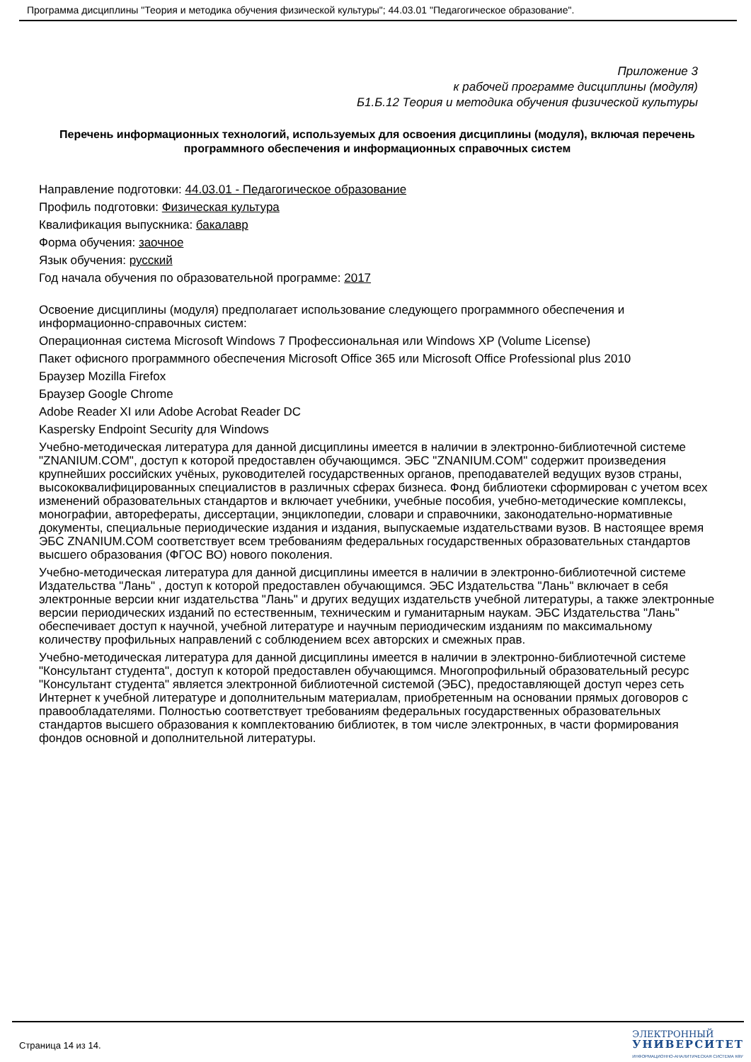Программа дисциплины "Теория и методика обучения физической культуры"; 44.03.01 "Педагогическое образование".
Приложение 3
к рабочей программе дисциплины (модуля)
Б1.Б.12 Теория и методика обучения физической культуры
Перечень информационных технологий, используемых для освоения дисциплины (модуля), включая перечень программного обеспечения и информационных справочных систем
Направление подготовки: 44.03.01 - Педагогическое образование
Профиль подготовки: Физическая культура
Квалификация выпускника: бакалавр
Форма обучения: заочное
Язык обучения: русский
Год начала обучения по образовательной программе: 2017
Освоение дисциплины (модуля) предполагает использование следующего программного обеспечения и информационно-справочных систем:
Операционная система Microsoft Windows 7 Профессиональная или Windows XP (Volume License)
Пакет офисного программного обеспечения Microsoft Office 365 или Microsoft Office Professional plus 2010
Браузер Mozilla Firefox
Браузер Google Chrome
Adobe Reader XI или Adobe Acrobat Reader DC
Kaspersky Endpoint Security для Windows
Учебно-методическая литература для данной дисциплины имеется в наличии в электронно-библиотечной системе "ZNANIUM.COM", доступ к которой предоставлен обучающимся. ЭБС "ZNANIUM.COM" содержит произведения крупнейших российских учёных, руководителей государственных органов, преподавателей ведущих вузов страны, высококвалифицированных специалистов в различных сферах бизнеса. Фонд библиотеки сформирован с учетом всех изменений образовательных стандартов и включает учебники, учебные пособия, учебно-методические комплексы, монографии, авторефераты, диссертации, энциклопедии, словари и справочники, законодательно-нормативные документы, специальные периодические издания и издания, выпускаемые издательствами вузов. В настоящее время ЭБС ZNANIUM.COM соответствует всем требованиям федеральных государственных образовательных стандартов высшего образования (ФГОС ВО) нового поколения.
Учебно-методическая литература для данной дисциплины имеется в наличии в электронно-библиотечной системе Издательства "Лань" , доступ к которой предоставлен обучающимся. ЭБС Издательства "Лань" включает в себя электронные версии книг издательства "Лань" и других ведущих издательств учебной литературы, а также электронные версии периодических изданий по естественным, техническим и гуманитарным наукам. ЭБС Издательства "Лань" обеспечивает доступ к научной, учебной литературе и научным периодическим изданиям по максимальному количеству профильных направлений с соблюдением всех авторских и смежных прав.
Учебно-методическая литература для данной дисциплины имеется в наличии в электронно-библиотечной системе "Консультант студента", доступ к которой предоставлен обучающимся. Многопрофильный образовательный ресурс "Консультант студента" является электронной библиотечной системой (ЭБС), предоставляющей доступ через сеть Интернет к учебной литературе и дополнительным материалам, приобретенным на основании прямых договоров с правообладателями. Полностью соответствует требованиям федеральных государственных образовательных стандартов высшего образования к комплектованию библиотек, в том числе электронных, в части формирования фондов основной и дополнительной литературы.
Страница 14 из 14.
ЭЛЕКТРОННЫЙ
УНИВЕРСИТЕТ
ИНФОРМАЦИОННО-АНАЛИТИЧЕСКАЯ СИСТЕМА КФУ